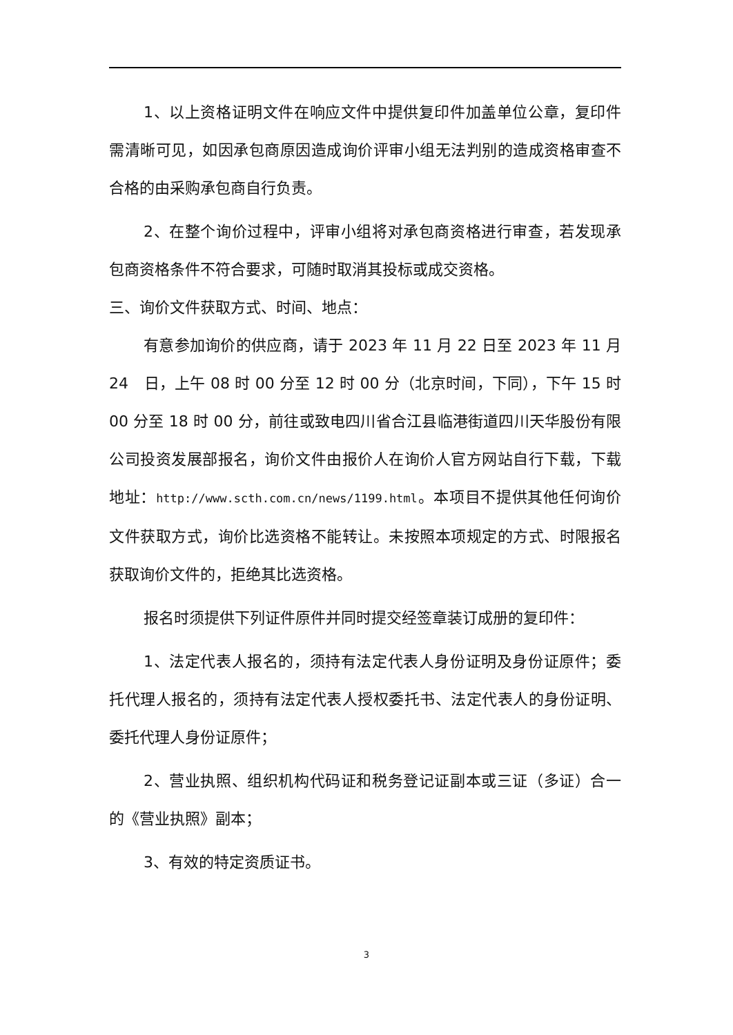1、以上资格证明文件在响应文件中提供复印件加盖单位公章，复印件需清晰可见，如因承包商原因造成询价评审小组无法判别的造成资格审查不合格的由采购承包商自行负责。
2、在整个询价过程中，评审小组将对承包商资格进行审查，若发现承包商资格条件不符合要求，可随时取消其投标或成交资格。
三、询价文件获取方式、时间、地点：
有意参加询价的供应商，请于 2023 年 11 月 22 日至 2023 年 11 月 24　日，上午 08 时 00 分至 12 时 00 分（北京时间，下同），下午 15 时 00 分至 18 时 00 分，前往或致电四川省合江县临港街道四川天华股份有限公司投资发展部报名，询价文件由报价人在询价人官方网站自行下载，下载地址：http://www.scth.com.cn/news/1199.html。本项目不提供其他任何询价文件获取方式，询价比选资格不能转让。未按照本项规定的方式、时限报名获取询价文件的，拒绝其比选资格。
报名时须提供下列证件原件并同时提交经签章装订成册的复印件：
1、法定代表人报名的，须持有法定代表人身份证明及身份证原件；委托代理人报名的，须持有法定代表人授权委托书、法定代表人的身份证明、委托代理人身份证原件；
2、营业执照、组织机构代码证和税务登记证副本或三证（多证）合一的《营业执照》副本；
3、有效的特定资质证书。
3